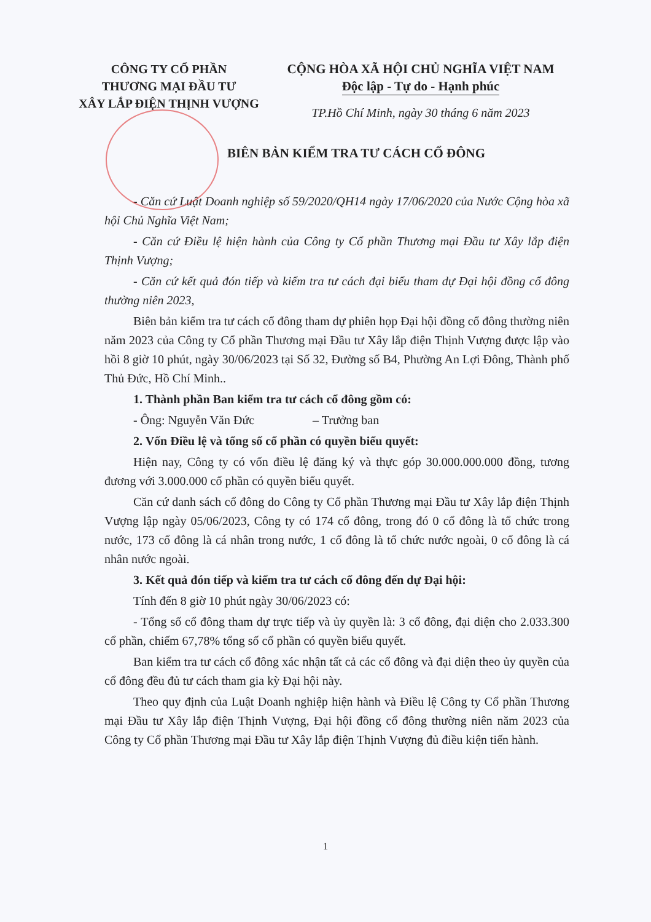CÔNG TY CỔ PHẦN
THƯƠNG MẠI ĐẦU TƯ
XÂY LẮP ĐIỆN THỊNH VƯỢNG
CỘNG HÒA XÃ HỘI CHỦ NGHĨA VIỆT NAM
Độc lập - Tự do - Hạnh phúc
TP.Hồ Chí Minh, ngày 30 tháng 6 năm 2023
BIÊN BẢN KIỂM TRA TƯ CÁCH CỔ ĐÔNG
- Căn cứ Luật Doanh nghiệp số 59/2020/QH14 ngày 17/06/2020 của Nước Cộng hòa xã hội Chủ Nghĩa Việt Nam;
- Căn cứ Điều lệ hiện hành của Công ty Cổ phần Thương mại Đầu tư Xây lắp điện Thịnh Vượng;
- Căn cứ kết quả đón tiếp và kiểm tra tư cách đại biểu tham dự Đại hội đồng cổ đông thường niên 2023,
Biên bản kiểm tra tư cách cổ đông tham dự phiên họp Đại hội đồng cổ đông thường niên năm 2023 của Công ty Cổ phần Thương mại Đầu tư Xây lắp điện Thịnh Vượng được lập vào hồi 8 giờ 10 phút, ngày 30/06/2023 tại Số 32, Đường số B4, Phường An Lợi Đông, Thành phố Thủ Đức, Hồ Chí Minh..
1. Thành phần Ban kiểm tra tư cách cổ đông gồm có:
- Ông: Nguyễn Văn Đức – Trưởng ban
2. Vốn Điều lệ và tổng số cổ phần có quyền biểu quyết:
Hiện nay, Công ty có vốn điều lệ đăng ký và thực góp 30.000.000.000 đồng, tương đương với 3.000.000 cổ phần có quyền biểu quyết.
Căn cứ danh sách cổ đông do Công ty Cổ phần Thương mại Đầu tư Xây lắp điện Thịnh Vượng lập ngày 05/06/2023, Công ty có 174 cổ đông, trong đó 0 cổ đông là tổ chức trong nước, 173 cổ đông là cá nhân trong nước, 1 cổ đông là tổ chức nước ngoài, 0 cổ đông là cá nhân nước ngoài.
3. Kết quả đón tiếp và kiểm tra tư cách cổ đông đến dự Đại hội:
Tính đến 8 giờ 10 phút ngày 30/06/2023 có:
- Tổng số cổ đông tham dự trực tiếp và ủy quyền là: 3 cổ đông, đại diện cho 2.033.300 cổ phần, chiếm 67,78% tổng số cổ phần có quyền biểu quyết.
Ban kiểm tra tư cách cổ đông xác nhận tất cả các cổ đông và đại diện theo ủy quyền của cổ đông đều đủ tư cách tham gia kỳ Đại hội này.
Theo quy định của Luật Doanh nghiệp hiện hành và Điều lệ Công ty Cổ phần Thương mại Đầu tư Xây lắp điện Thịnh Vượng, Đại hội đồng cổ đông thường niên năm 2023 của Công ty Cổ phần Thương mại Đầu tư Xây lắp điện Thịnh Vượng đủ điều kiện tiến hành.
1